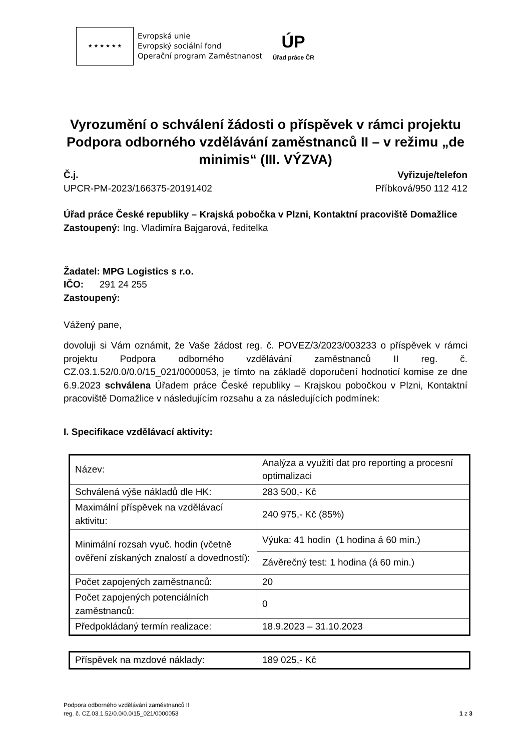★ ★ ★ ★ ★ ★
Evropská unie
Evropský sociální fond
Operační program Zaměstnanost
ÚP
Úřad práce ČR
Vyrozumění o schválení žádosti o příspěvek v rámci projektu Podpora odborného vzdělávání zaměstnanců II – v režimu „de minimis“ (III. VÝZVA)
Č.j. Vyřizuje/telefon
UPCR-PM-2023/166375-20191402 Příbková/950 112 412
Úřad práce České republiky – Krajská pobočka v Plzni, Kontaktní pracoviště Domažlice
Zastoupený: Ing. Vladimíra Bajgarová, ředitelka
Žadatel: MPG Logistics s r.o.
IČO: 291 24 255
Zastoupený:
Vážený pane,
dovoluji si Vám oznámit, že Vaše žádost reg. č. POVEZ/3/2023/003233 o příspěvek v rámci projektu Podpora odborného vzdělávání zaměstnanců II reg. č. CZ.03.1.52/0.0/0.0/15_021/0000053, je tímto na základě doporučení hodnoticí komise ze dne 6.9.2023 schválena Úřadem práce České republiky – Krajskou pobočkou v Plzni, Kontaktní pracoviště Domažlice v následujícím rozsahu a za následujících podmínek:
I. Specifikace vzdělávací aktivity:
| Název: | Analýza a využití dat pro reporting a procesní optimalizaci |
| Schválená výše nákladů dle HK: | 283 500,- Kč |
| Maximální příspěvek na vzdělávací aktivitu: | 240 975,- Kč (85%) |
| Minimální rozsah vyuč. hodin (včetně ověření získaných znalostí a dovedností): | Výuka: 41 hodin (1 hodina á 60 min.) |
| | Závěrečný test: 1 hodina (á 60 min.) |
| Počet zapojených zaměstnanců: | 20 |
| Počet zapojených potenciálních zaměstnanců: | 0 |
| Předpokládaný termín realizace: | 18.9.2023 – 31.10.2023 |
| Příspěvek na mzdové náklady: | 189 025,- Kč |
Podpora odborného vzdělávání zaměstnanců II
reg. č. CZ.03.1.52/0.0/0.0/15_021/0000053 1 z 3